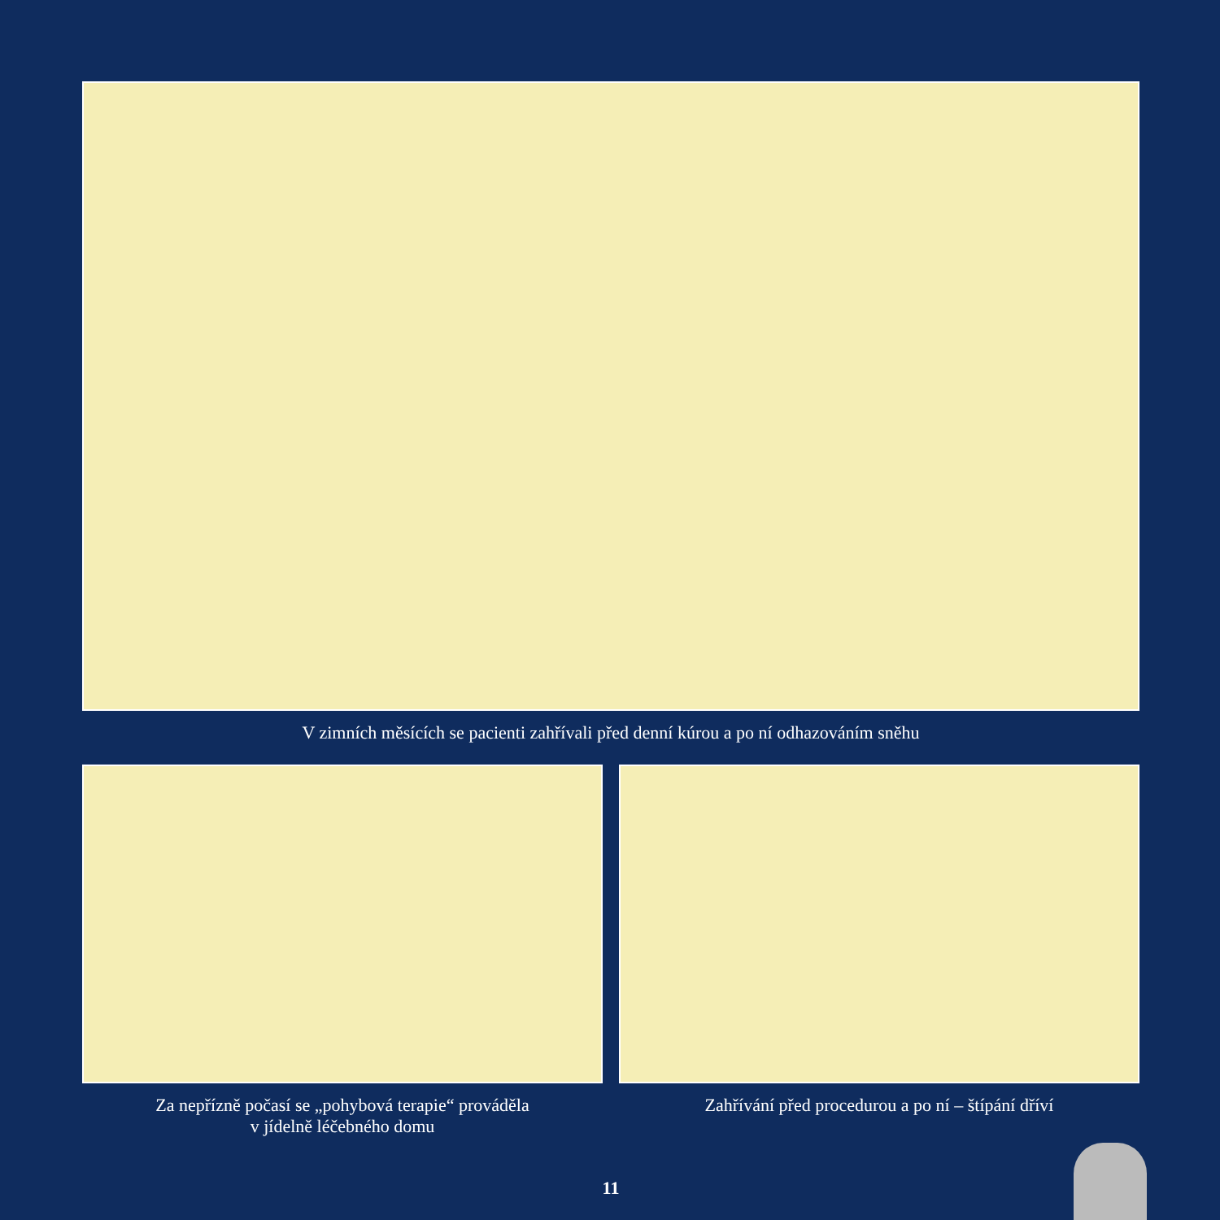V zimních měsících se pacienti zahřívali před denní kúrou a po ní odhazováním sněhu
Za nepřízně počasí se „pohybová terapie“ prováděla
v jídelně léčebného domu
Zahřívání před procedurou a po ní – štípání dříví
11